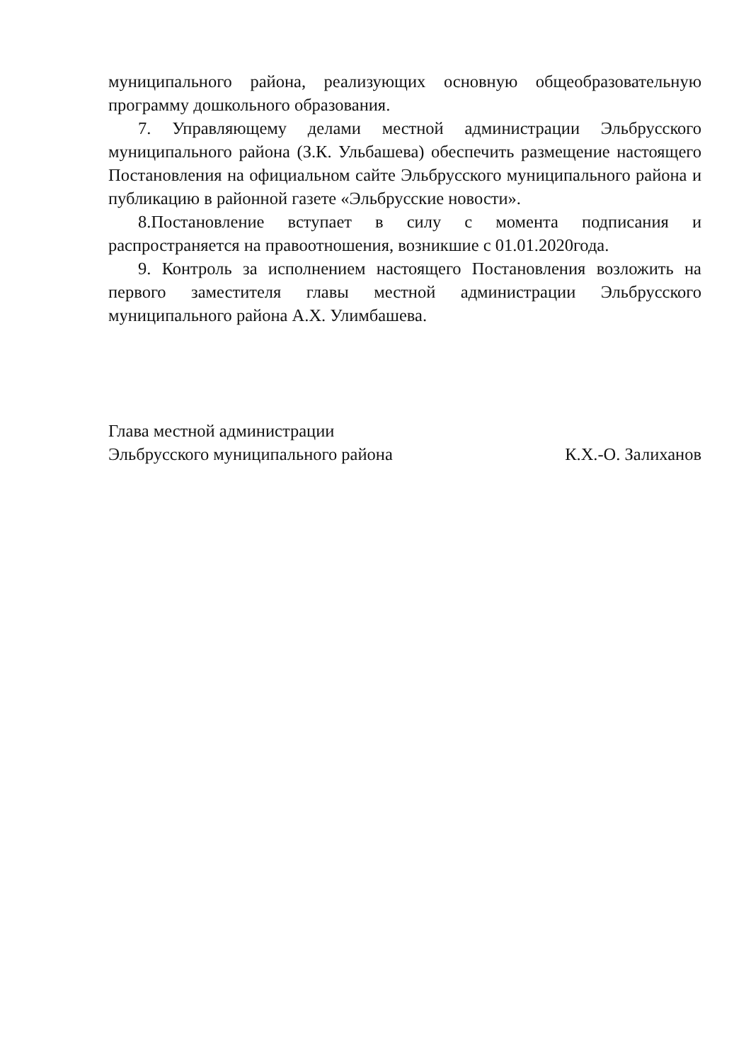муниципального района, реализующих основную общеобразовательную программу дошкольного образования.
7. Управляющему делами местной администрации Эльбрусского муниципального района (З.К. Ульбашева) обеспечить размещение настоящего Постановления на официальном сайте Эльбрусского муниципального района и публикацию в районной газете «Эльбрусские новости».
8.Постановление вступает в силу с момента подписания и распространяется на правоотношения, возникшие с 01.01.2020года.
9. Контроль за исполнением настоящего Постановления возложить на первого заместителя главы местной администрации Эльбрусского муниципального района А.Х. Улимбашева.
Глава местной администрации
Эльбрусского муниципального района
К.Х.-О. Залиханов